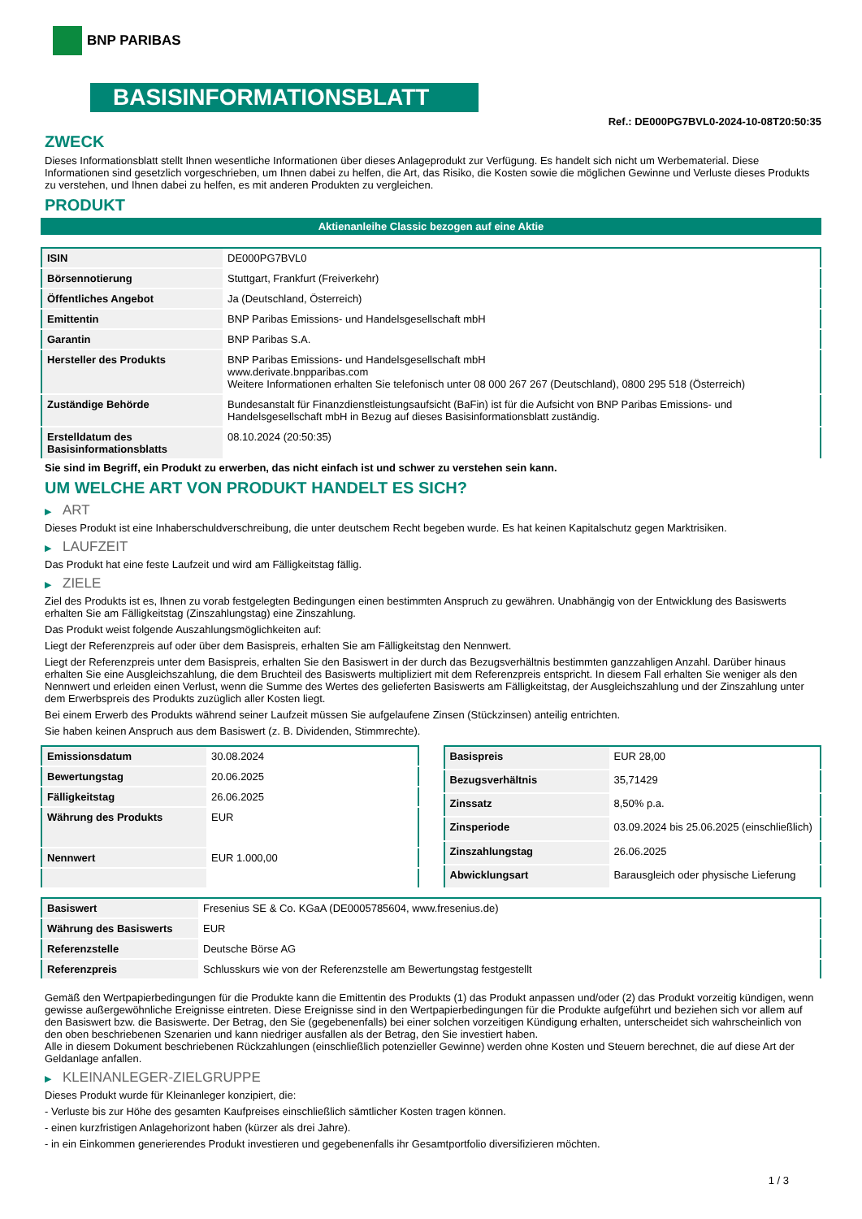BNP PARIBAS
BASISINFORMATIONSBLATT
Ref.: DE000PG7BVL0-2024-10-08T20:50:35
ZWECK
Dieses Informationsblatt stellt Ihnen wesentliche Informationen über dieses Anlageprodukt zur Verfügung. Es handelt sich nicht um Werbematerial. Diese Informationen sind gesetzlich vorgeschrieben, um Ihnen dabei zu helfen, die Art, das Risiko, die Kosten sowie die möglichen Gewinne und Verluste dieses Produkts zu verstehen, und Ihnen dabei zu helfen, es mit anderen Produkten zu vergleichen.
PRODUKT
Aktienanleihe Classic bezogen auf eine Aktie
| ISIN | DE000PG7BVL0 |
| Börsennotierung | Stuttgart, Frankfurt (Freiverkehr) |
| Öffentliches Angebot | Ja (Deutschland, Österreich) |
| Emittentin | BNP Paribas Emissions- und Handelsgesellschaft mbH |
| Garantin | BNP Paribas S.A. |
| Hersteller des Produkts | BNP Paribas Emissions- und Handelsgesellschaft mbH www.derivate.bnpparibas.com Weitere Informationen erhalten Sie telefonisch unter 08 000 267 267 (Deutschland), 0800 295 518 (Österreich) |
| Zuständige Behörde | Bundesanstalt für Finanzdienstleistungsaufsicht (BaFin) ist für die Aufsicht von BNP Paribas Emissions- und Handelsgesellschaft mbH in Bezug auf dieses Basisinformationsblatt zuständig. |
| Erstelldatum des Basisinformationsblatts | 08.10.2024 (20:50:35) |
Sie sind im Begriff, ein Produkt zu erwerben, das nicht einfach ist und schwer zu verstehen sein kann.
UM WELCHE ART VON PRODUKT HANDELT ES SICH?
▶ ART
Dieses Produkt ist eine Inhaberschuldverschreibung, die unter deutschem Recht begeben wurde. Es hat keinen Kapitalschutz gegen Marktrisiken.
▶ LAUFZEIT
Das Produkt hat eine feste Laufzeit und wird am Fälligkeitstag fällig.
▶ ZIELE
Ziel des Produkts ist es, Ihnen zu vorab festgelegten Bedingungen einen bestimmten Anspruch zu gewähren. Unabhängig von der Entwicklung des Basiswerts erhalten Sie am Fälligkeitstag (Zinszahlungstag) eine Zinszahlung.
Das Produkt weist folgende Auszahlungsmöglichkeiten auf:
Liegt der Referenzpreis auf oder über dem Basispreis, erhalten Sie am Fälligkeitstag den Nennwert.
Liegt der Referenzpreis unter dem Basispreis, erhalten Sie den Basiswert in der durch das Bezugsverhältnis bestimmten ganzzahligen Anzahl. Darüber hinaus erhalten Sie eine Ausgleichszahlung, die dem Bruchteil des Basiswerts multipliziert mit dem Referenzpreis entspricht. In diesem Fall erhalten Sie weniger als den Nennwert und erleiden einen Verlust, wenn die Summe des Wertes des gelieferten Basiswerts am Fälligkeitstag, der Ausgleichszahlung und der Zinszahlung unter dem Erwerbspreis des Produkts zuzüglich aller Kosten liegt.
Bei einem Erwerb des Produkts während seiner Laufzeit müssen Sie aufgelaufene Zinsen (Stückzinsen) anteilig entrichten.
Sie haben keinen Anspruch aus dem Basiswert (z. B. Dividenden, Stimmrechte).
| Emissionsdatum | 30.08.2024 |
| Bewertungstag | 20.06.2025 |
| Fälligkeitstag | 26.06.2025 |
| Währung des Produkts | EUR |
| Nennwert | EUR 1.000,00 |
| Basispreis | EUR 28,00 |
| Bezugsverhältnis | 35,71429 |
| Zinssatz | 8,50% p.a. |
| Zinsperiode | 03.09.2024 bis 25.06.2025 (einschließlich) |
| Zinszahlungstag | 26.06.2025 |
| Abwicklungsart | Barausgleich oder physische Lieferung |
| Basiswert | Fresenius SE & Co. KGaA (DE0005785604, www.fresenius.de) |
| Währung des Basiswerts | EUR |
| Referenzstelle | Deutsche Börse AG |
| Referenzpreis | Schlusskurs wie von der Referenzstelle am Bewertungstag festgestellt |
Gemäß den Wertpapierbedingungen für die Produkte kann die Emittentin des Produkts (1) das Produkt anpassen und/oder (2) das Produkt vorzeitig kündigen, wenn gewisse außergewöhnliche Ereignisse eintreten. Diese Ereignisse sind in den Wertpapierbedingungen für die Produkte aufgeführt und beziehen sich vor allem auf den Basiswert bzw. die Basiswerte. Der Betrag, den Sie (gegebenenfalls) bei einer solchen vorzeitigen Kündigung erhalten, unterscheidet sich wahrscheinlich von den oben beschriebenen Szenarien und kann niedriger ausfallen als der Betrag, den Sie investiert haben.
Alle in diesem Dokument beschriebenen Rückzahlungen (einschließlich potenzieller Gewinne) werden ohne Kosten und Steuern berechnet, die auf diese Art der Geldanlage anfallen.
▶ KLEINANLEGER-ZIELGRUPPE
Dieses Produkt wurde für Kleinanleger konzipiert, die:
- Verluste bis zur Höhe des gesamten Kaufpreises einschließlich sämtlicher Kosten tragen können.
- einen kurzfristigen Anlagehorizont haben (kürzer als drei Jahre).
- in ein Einkommen generierendes Produkt investieren und gegebenenfalls ihr Gesamtportfolio diversifizieren möchten.
1 / 3